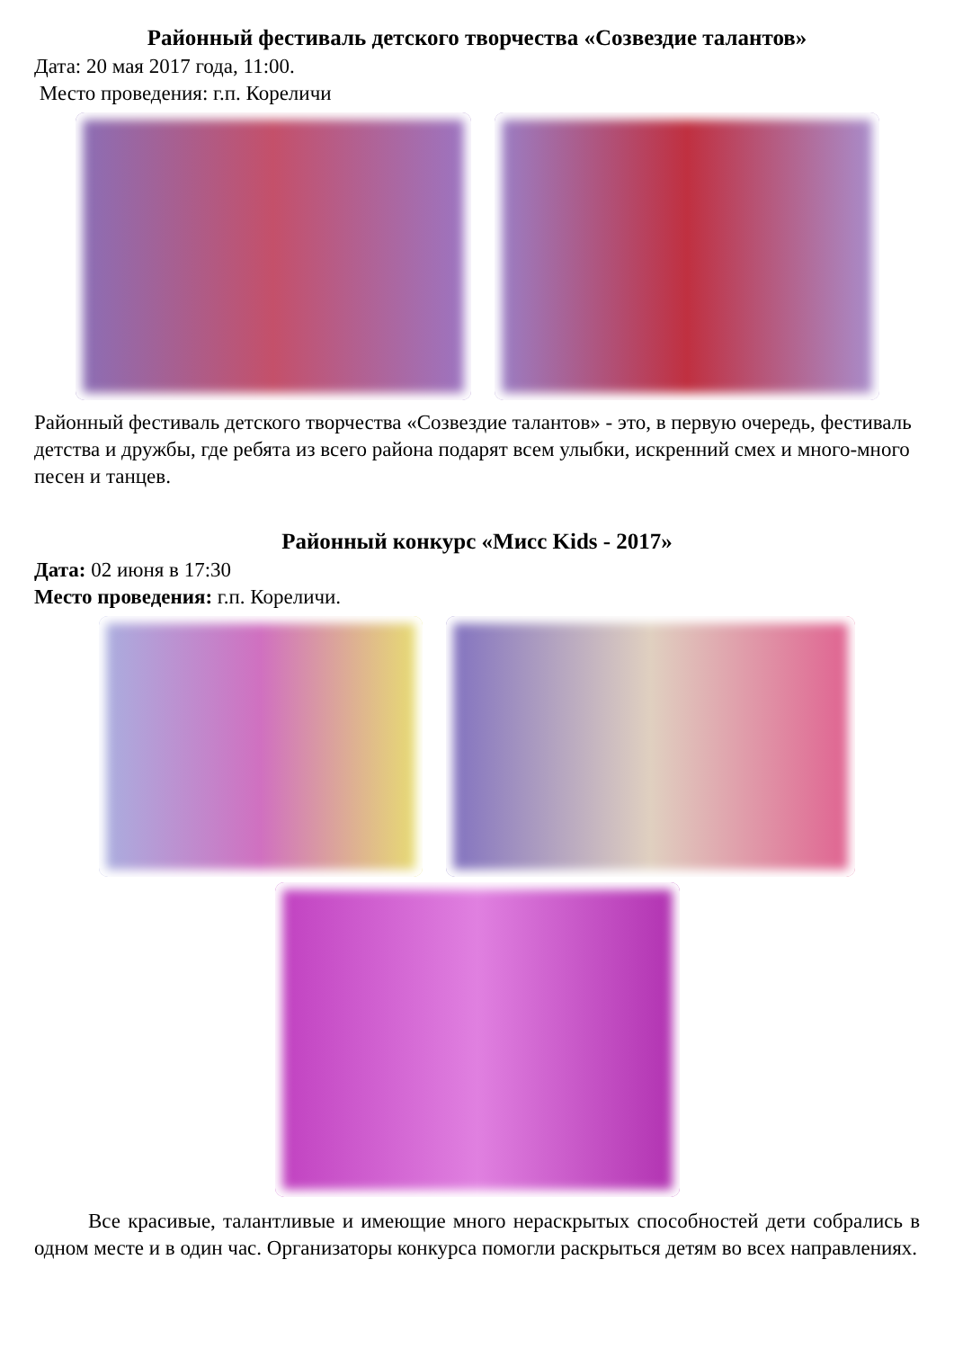Районный фестиваль детского творчества «Созвездие талантов»
Дата: 20 мая 2017 года, 11:00.
Место проведения: г.п. Кореличи
Районный фестиваль детского творчества «Созвездие талантов» - это, в первую очередь, фестиваль детства и дружбы, где ребята из всего района подарят всем улыбки, искренний смех и много-много песен и танцев.
Районный конкурс «Мисс Kids - 2017»
Дата: 02 июня в 17:30
Место проведения: г.п. Кореличи.
Все красивые, талантливые и имеющие много нераскрытых способностей дети собрались в одном месте и в один час. Организаторы конкурса помогли раскрыться детям во всех направлениях.